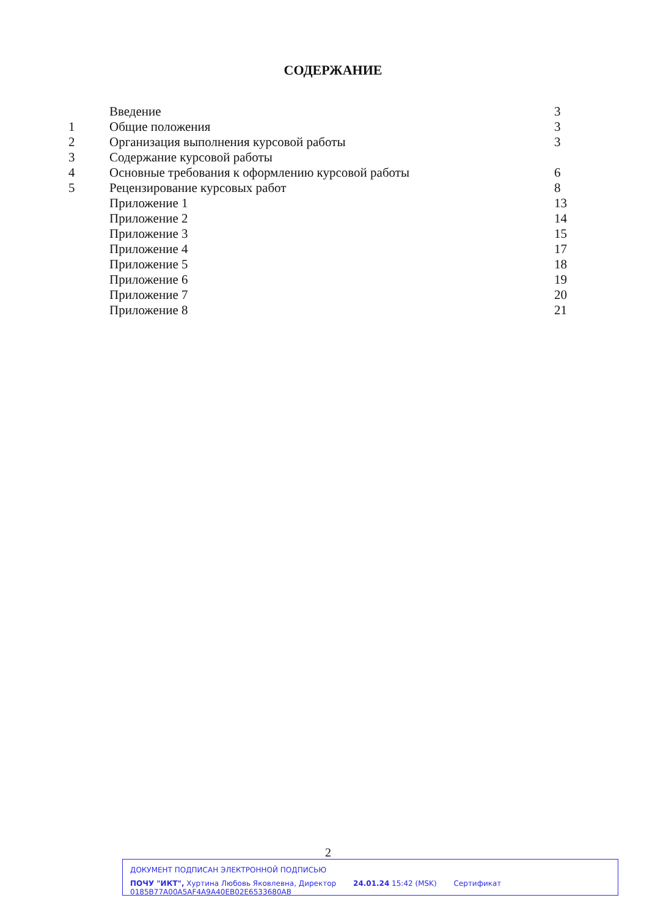СОДЕРЖАНИЕ
| | Введение | 3 |
| 1 | Общие положения | 3 |
| 2 | Организация выполнения курсовой работы | 3 |
| 3 | Содержание курсовой работы | |
| 4 | Основные требования к оформлению курсовой работы | 6 |
| 5 | Рецензирование курсовых работ | 8 |
| | Приложение 1 | 13 |
| | Приложение 2 | 14 |
| | Приложение 3 | 15 |
| | Приложение 4 | 17 |
| | Приложение 5 | 18 |
| | Приложение 6 | 19 |
| | Приложение 7 | 20 |
| | Приложение 8 | 21 |
2
ДОКУМЕНТ ПОДПИСАН ЭЛЕКТРОННОЙ ПОДПИСЬЮ
ПОЧУ "ИКТ", Хуртина Любовь Яковлевна, Директор 24.01.24 15:42 (MSK) Сертификат 0185B77A00A5AF4A9A40EB02E6533680AB